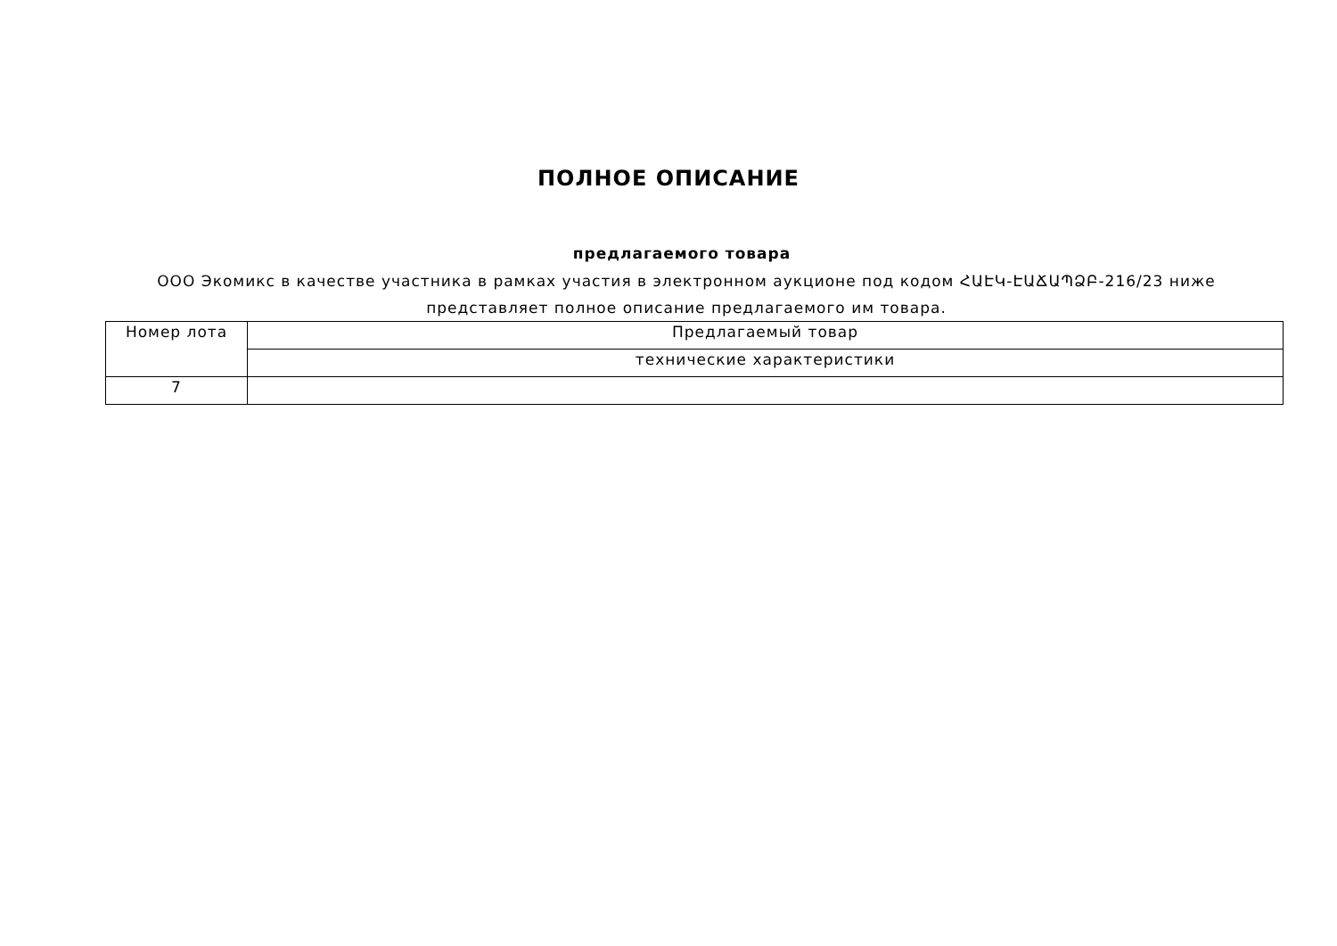ПОЛНОЕ ОПИСАНИЕ
предлагаемого товара
ООО Экомикс в качестве участника в рамках участия в электронном аукционе под кодом ՀԱԷԿ-ԷԱՃԱՊՁԲ-216/23 ниже представляет полное описание предлагаемого им товара.
| Номер лота | Предлагаемый товар |
| --- | --- |
| | технические характеристики |
| 7 | |